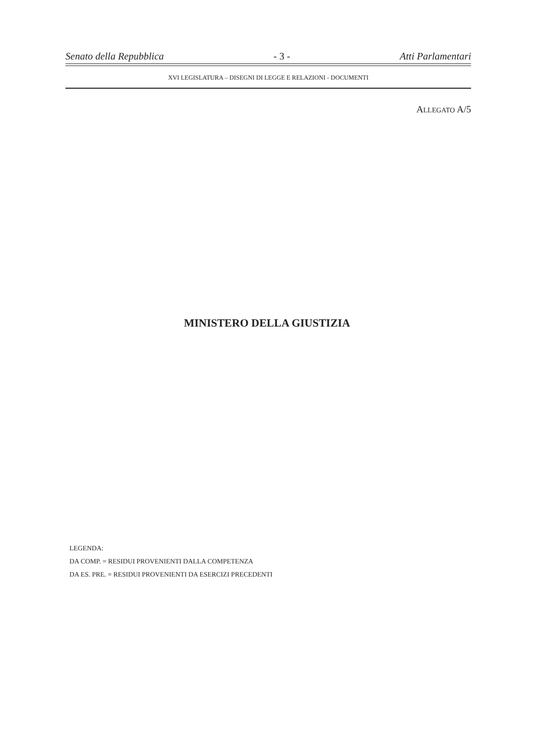Senato della Repubblica - 3 - Atti Parlamentari
XVI LEGISLATURA – DISEGNI DI LEGGE E RELAZIONI - DOCUMENTI
ALLEGATO A/5
MINISTERO DELLA GIUSTIZIA
LEGENDA:
DA COMP. = RESIDUI PROVENIENTI DALLA COMPETENZA
DA ES. PRE. = RESIDUI PROVENIENTI DA ESERCIZI PRECEDENTI